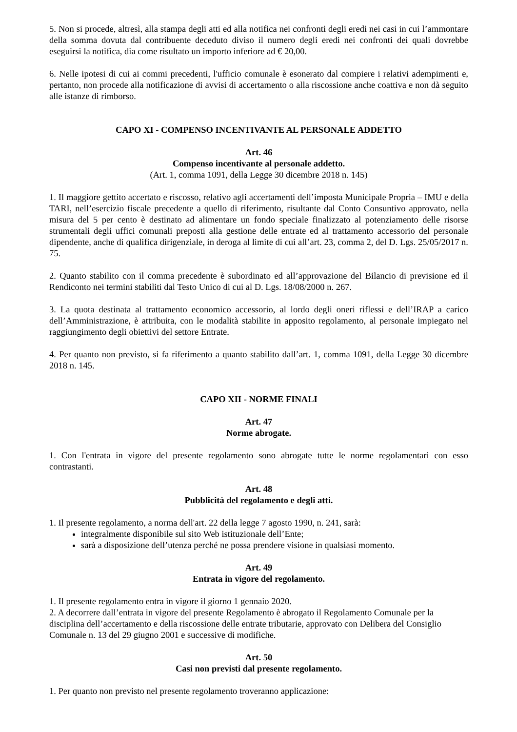5. Non si procede, altresì, alla stampa degli atti ed alla notifica nei confronti degli eredi nei casi in cui l’ammontare della somma dovuta dal contribuente deceduto diviso il numero degli eredi nei confronti dei quali dovrebbe eseguirsi la notifica, dia come risultato un importo inferiore ad € 20,00.
6. Nelle ipotesi di cui ai commi precedenti, l'ufficio comunale è esonerato dal compiere i relativi adempimenti e, pertanto, non procede alla notificazione di avvisi di accertamento o alla riscossione anche coattiva e non dà seguito alle istanze di rimborso.
CAPO XI - COMPENSO INCENTIVANTE AL PERSONALE ADDETTO
Art. 46
Compenso incentivante al personale addetto.
(Art. 1, comma 1091, della Legge 30 dicembre 2018 n. 145)
1. Il maggiore gettito accertato e riscosso, relativo agli accertamenti dell’imposta Municipale Propria – IMU e della TARI, nell’esercizio fiscale precedente a quello di riferimento, risultante dal Conto Consuntivo approvato, nella misura del 5 per cento è destinato ad alimentare un fondo speciale finalizzato al potenziamento delle risorse strumentali degli uffici comunali preposti alla gestione delle entrate ed al trattamento accessorio del personale dipendente, anche di qualifica dirigenziale, in deroga al limite di cui all’art. 23, comma 2, del D. Lgs. 25/05/2017 n. 75.
2. Quanto stabilito con il comma precedente è subordinato ed all’approvazione del Bilancio di previsione ed il Rendiconto nei termini stabiliti dal Testo Unico di cui al D. Lgs. 18/08/2000 n. 267.
3. La quota destinata al trattamento economico accessorio, al lordo degli oneri riflessi e dell’IRAP a carico dell’Amministrazione, è attribuita, con le modalità stabilite in apposito regolamento, al personale impiegato nel raggiungimento degli obiettivi del settore Entrate.
4. Per quanto non previsto, si fa riferimento a quanto stabilito dall’art. 1, comma 1091, della Legge 30 dicembre 2018 n. 145.
CAPO XII - NORME FINALI
Art. 47
Norme abrogate.
1. Con l'entrata in vigore del presente regolamento sono abrogate tutte le norme regolamentari con esso contrastanti.
Art. 48
Pubblicità del regolamento e degli atti.
1. Il presente regolamento, a norma dell'art. 22 della legge 7 agosto 1990, n. 241, sarà:
integralmente disponibile sul sito Web istituzionale dell’Ente;
sarà a disposizione dell’utenza perché ne possa prendere visione in qualsiasi momento.
Art. 49
Entrata in vigore del regolamento.
1. Il presente regolamento entra in vigore il giorno 1 gennaio 2020.
2. A decorrere dall’entrata in vigore del presente Regolamento è abrogato il Regolamento Comunale per la disciplina dell’accertamento e della riscossione delle entrate tributarie, approvato con Delibera del Consiglio Comunale n. 13 del 29 giugno 2001 e successive di modifiche.
Art. 50
Casi non previsti dal presente regolamento.
1. Per quanto non previsto nel presente regolamento troveranno applicazione: